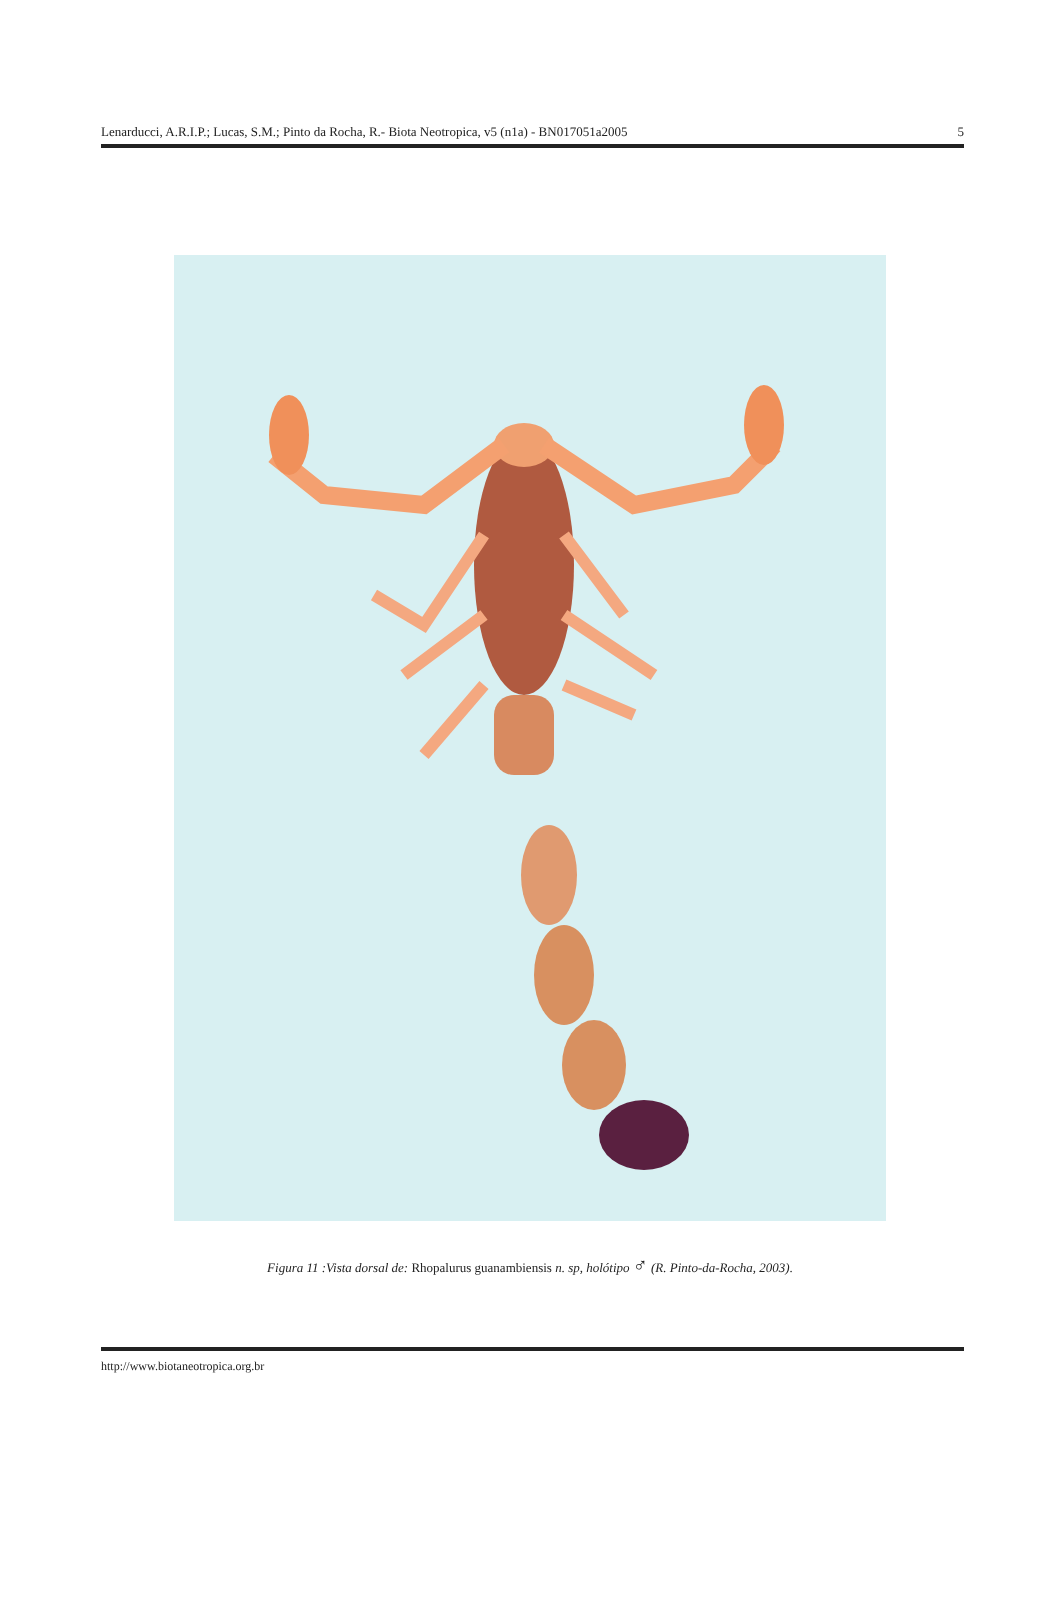Lenarducci, A.R.I.P.; Lucas, S.M.; Pinto da Rocha, R.- Biota Neotropica, v5 (n1a) - BN017051a2005
5
Figura 11 :Vista dorsal de: Rhopalurus guanambiensis n. sp, holótipo ♂ (R. Pinto-da-Rocha, 2003).
http://www.biotaneotropica.org.br